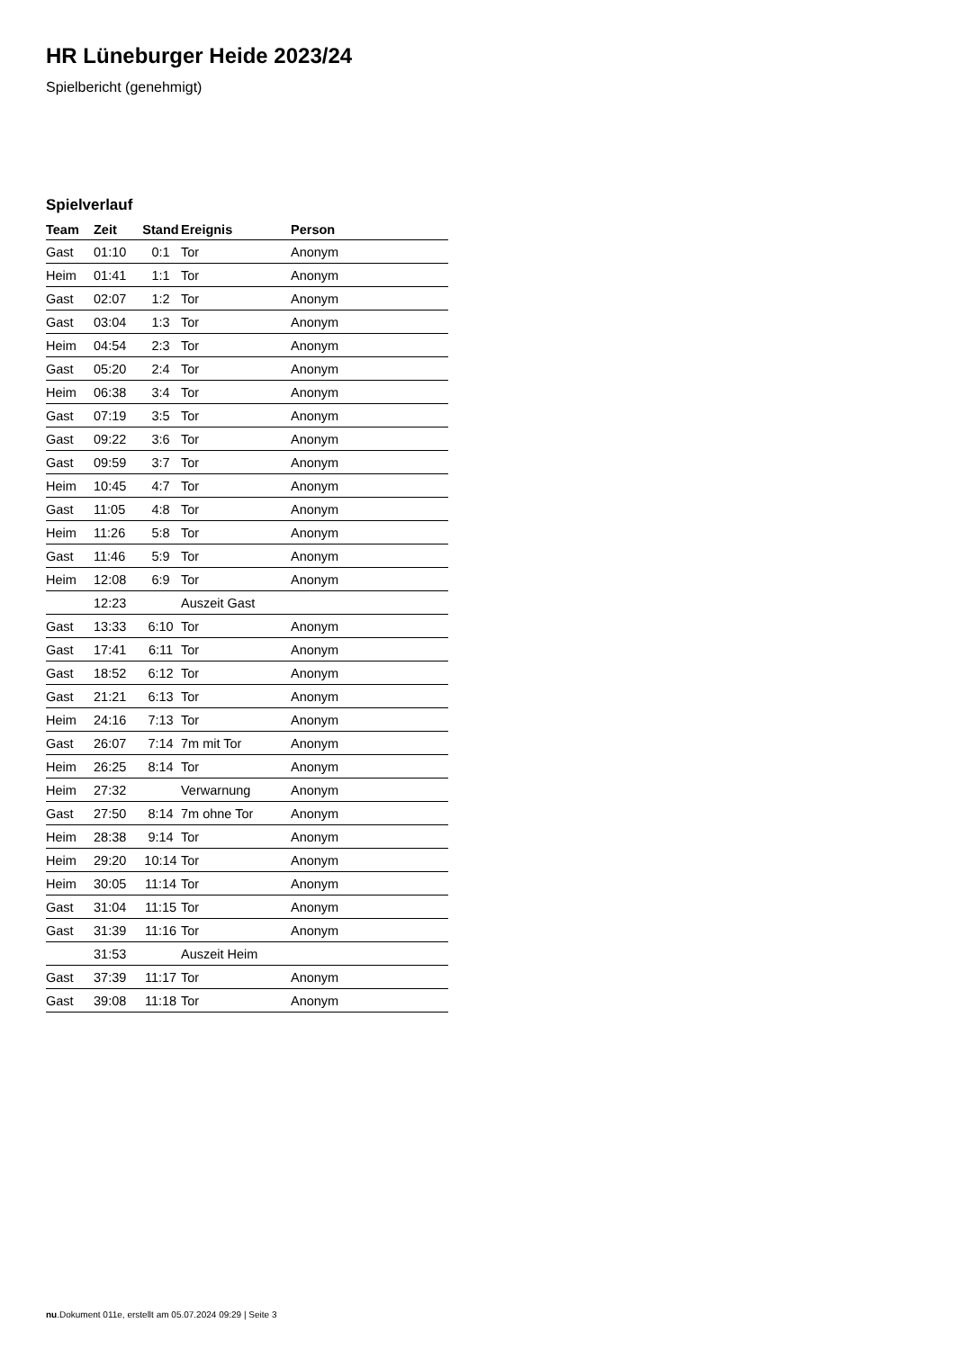HR Lüneburger Heide 2023/24
Spielbericht (genehmigt)
Spielverlauf
| Team | Zeit | Stand | Ereignis | Person |
| --- | --- | --- | --- | --- |
| Gast | 01:10 | 0:1 | Tor | Anonym |
| Heim | 01:41 | 1:1 | Tor | Anonym |
| Gast | 02:07 | 1:2 | Tor | Anonym |
| Gast | 03:04 | 1:3 | Tor | Anonym |
| Heim | 04:54 | 2:3 | Tor | Anonym |
| Gast | 05:20 | 2:4 | Tor | Anonym |
| Heim | 06:38 | 3:4 | Tor | Anonym |
| Gast | 07:19 | 3:5 | Tor | Anonym |
| Gast | 09:22 | 3:6 | Tor | Anonym |
| Gast | 09:59 | 3:7 | Tor | Anonym |
| Heim | 10:45 | 4:7 | Tor | Anonym |
| Gast | 11:05 | 4:8 | Tor | Anonym |
| Heim | 11:26 | 5:8 | Tor | Anonym |
| Gast | 11:46 | 5:9 | Tor | Anonym |
| Heim | 12:08 | 6:9 | Tor | Anonym |
| | 12:23 | | Auszeit Gast | |
| Gast | 13:33 | 6:10 | Tor | Anonym |
| Gast | 17:41 | 6:11 | Tor | Anonym |
| Gast | 18:52 | 6:12 | Tor | Anonym |
| Gast | 21:21 | 6:13 | Tor | Anonym |
| Heim | 24:16 | 7:13 | Tor | Anonym |
| Gast | 26:07 | 7:14 | 7m mit Tor | Anonym |
| Heim | 26:25 | 8:14 | Tor | Anonym |
| Heim | 27:32 | | Verwarnung | Anonym |
| Gast | 27:50 | 8:14 | 7m ohne Tor | Anonym |
| Heim | 28:38 | 9:14 | Tor | Anonym |
| Heim | 29:20 | 10:14 | Tor | Anonym |
| Heim | 30:05 | 11:14 | Tor | Anonym |
| Gast | 31:04 | 11:15 | Tor | Anonym |
| Gast | 31:39 | 11:16 | Tor | Anonym |
| | 31:53 | | Auszeit Heim | |
| Gast | 37:39 | 11:17 | Tor | Anonym |
| Gast | 39:08 | 11:18 | Tor | Anonym |
nu.Dokument 011e, erstellt am 05.07.2024 09:29 | Seite 3